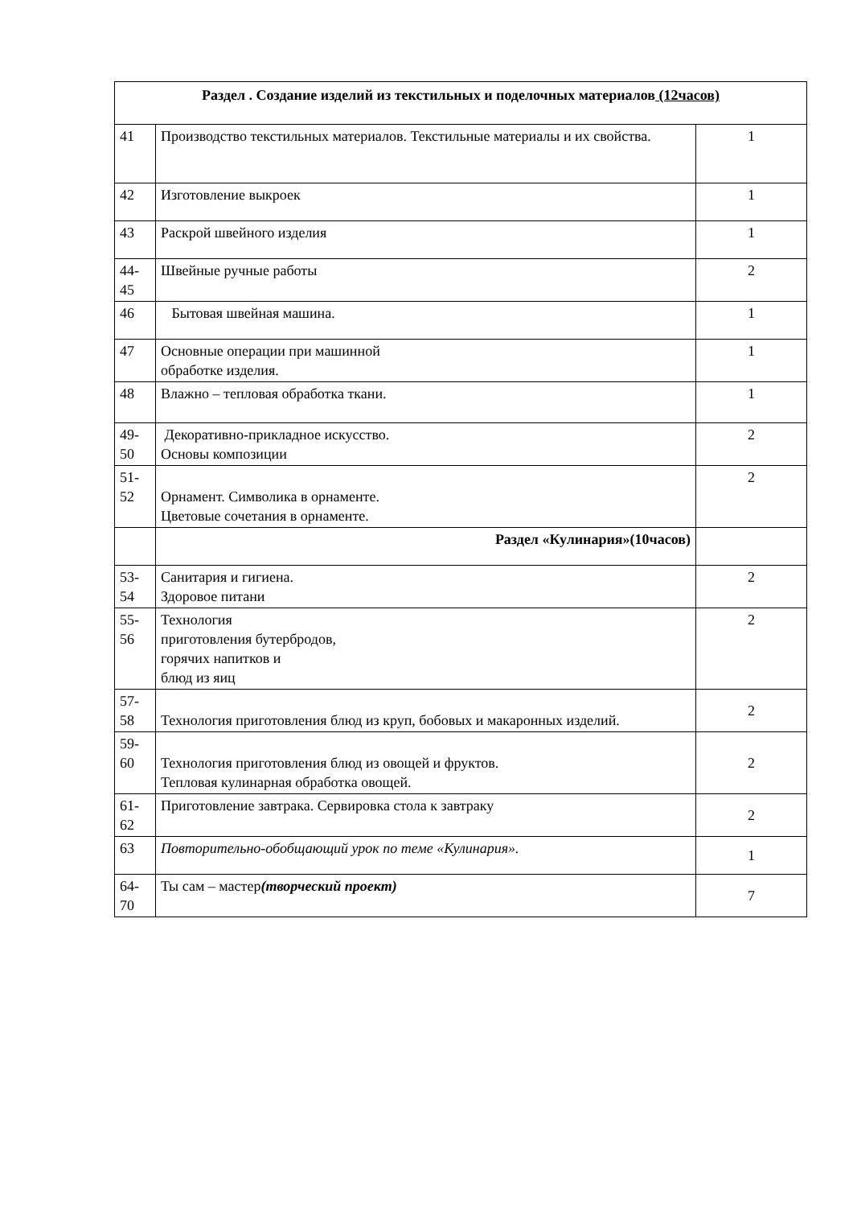| Раздел . Создание изделий из текстильных и поделочных материалов (12часов) | | |
| 41 | Производство текстильных материалов. Текстильные материалы и их свойства. | 1 |
| 42 | Изготовление выкроек | 1 |
| 43 | Раскрой швейного изделия | 1 |
| 44- 45 | Швейные ручные работы | 2 |
| 46 | Бытовая швейная машина. | 1 |
| 47 | Основные операции при машинной обработке изделия. | 1 |
| 48 | Влажно – тепловая обработка ткани. | 1 |
| 49- 50 | Декоративно-прикладное искусство. Основы композиции | 2 |
| 51- 52 | Орнамент. Символика в орнаменте. Цветовые сочетания в орнаменте. | 2 |
| | Раздел «Кулинария»(10часов) | |
| 53- 54 | Санитария и гигиена. Здоровое питани | 2 |
| 55- 56 | Технология приготовления бутербродов, горячих напитков и блюд из яиц | 2 |
| 57- 58 | Технология приготовления блюд из круп, бобовых и макаронных изделий. | 2 |
| 59- 60 | Технология приготовления блюд из овощей и фруктов. Тепловая кулинарная обработка овощей. | 2 |
| 61- 62 | Приготовление завтрака. Сервировка стола к завтраку | 2 |
| 63 | Повторительно-обобщающий урок по теме «Кулинария». | 1 |
| 64- 70 | Ты сам – мастер (творческий проект) | 7 |